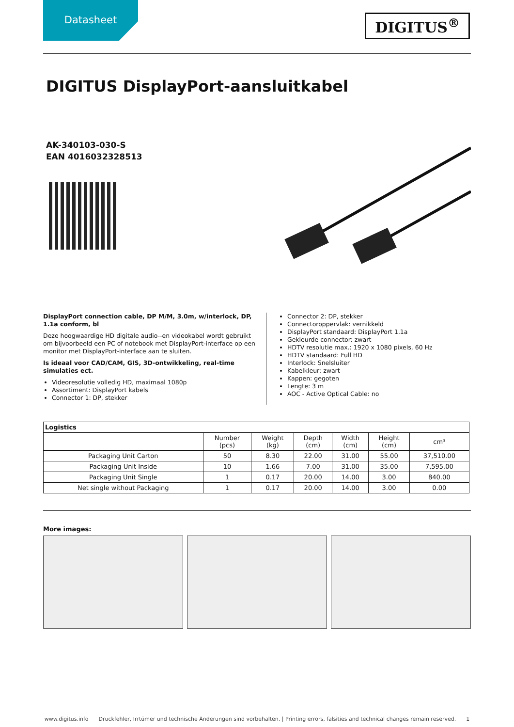Datasheet
DIGITUS<sup>®</sup>
DIGITUS DisplayPort-aansluitkabel
AK-340103-030-S
EAN 4016032328513
DisplayPort connection cable, DP M/M, 3.0m, w/interlock, DP, 1.1a conform, bl
Deze hoogwaardige HD digitale audio--en videokabel wordt gebruikt om bijvoorbeeld een PC of notebook met DisplayPort-interface op een monitor met DisplayPort-interface aan te sluiten.
Is ideaal voor CAD/CAM, GIS, 3D-ontwikkeling, real-time simulaties ect.
Videoresolutie volledig HD, maximaal 1080p
Assortiment: DisplayPort kabels
Connector 1: DP, stekker
Connector 2: DP, stekker
Connectoroppervlak: vernikkeld
DisplayPort standaard: DisplayPort 1.1a
Gekleurde connector: zwart
HDTV resolutie max.: 1920 x 1080 pixels, 60 Hz
HDTV standaard: Full HD
Interlock: Snelsluiter
Kabelkleur: zwart
Kappen: gegoten
Lengte: 3 m
AOC - Active Optical Cable: no
| Logistics | | | | | | |
| --- | --- | --- | --- | --- | --- | --- |
| | Number (pcs) | Weight (kg) | Depth (cm) | Width (cm) | Height (cm) | cm³ |
| Packaging Unit Carton | 50 | 8.30 | 22.00 | 31.00 | 55.00 | 37,510.00 |
| Packaging Unit Inside | 10 | 1.66 | 7.00 | 31.00 | 35.00 | 7,595.00 |
| Packaging Unit Single | 1 | 0.17 | 20.00 | 14.00 | 3.00 | 840.00 |
| Net single without Packaging | 1 | 0.17 | 20.00 | 14.00 | 3.00 | 0.00 |
More images:
www.digitus.info Druckfehler, Irrtümer und technische Änderungen sind vorbehalten. | Printing errors, falsities and technical changes remain reserved. 1